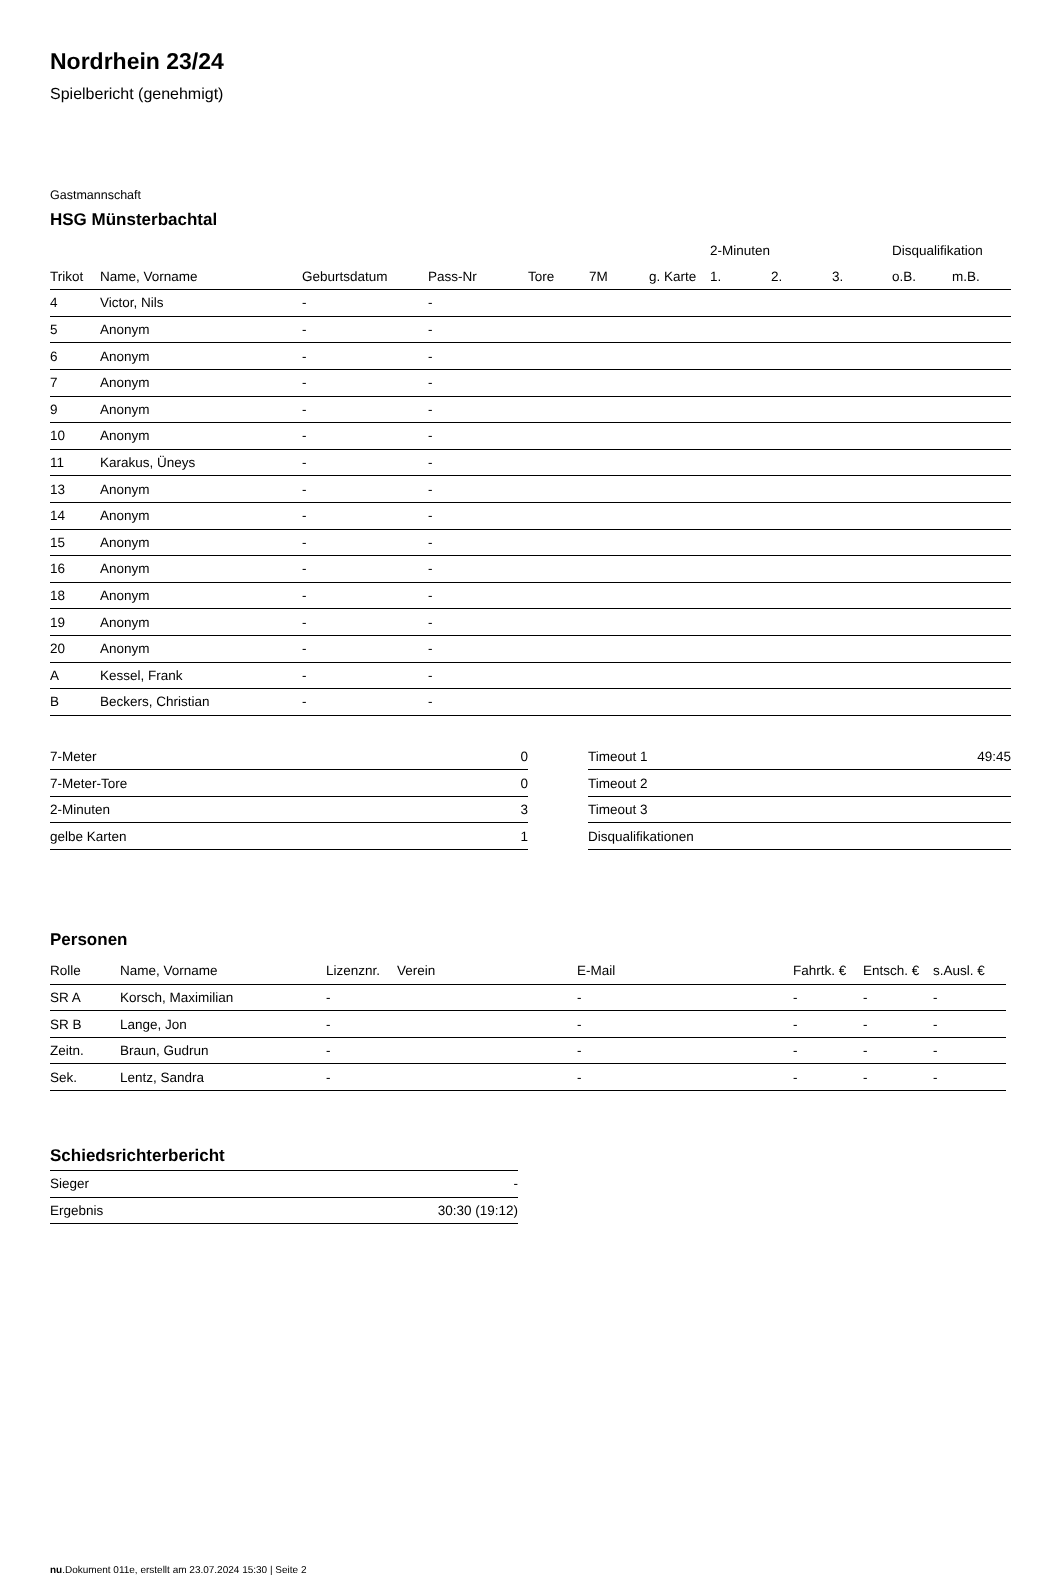Nordrhein 23/24
Spielbericht (genehmigt)
Gastmannschaft
HSG Münsterbachtal
| | | | | | | | 2-Minuten | | | Disqualifikation | |
| --- | --- | --- | --- | --- | --- | --- | --- | --- | --- | --- | --- |
| Trikot | Name, Vorname | Geburtsdatum | Pass-Nr | Tore | 7M | g. Karte | 1. | 2. | 3. | o.B. | m.B. |
| 4 | Victor, Nils | - | - | | | | | | | | |
| 5 | Anonym | - | - | | | | | | | | |
| 6 | Anonym | - | - | | | | | | | | |
| 7 | Anonym | - | - | | | | | | | | |
| 9 | Anonym | - | - | | | | | | | | |
| 10 | Anonym | - | - | | | | | | | | |
| 11 | Karakus, Üneys | - | - | | | | | | | | |
| 13 | Anonym | - | - | | | | | | | | |
| 14 | Anonym | - | - | | | | | | | | |
| 15 | Anonym | - | - | | | | | | | | |
| 16 | Anonym | - | - | | | | | | | | |
| 18 | Anonym | - | - | | | | | | | | |
| 19 | Anonym | - | - | | | | | | | | |
| 20 | Anonym | - | - | | | | | | | | |
| A | Kessel, Frank | - | - | | | | | | | | |
| B | Beckers, Christian | - | - | | | | | | | | |
| 7-Meter | 0 |
| 7-Meter-Tore | 0 |
| 2-Minuten | 3 |
| gelbe Karten | 1 |
| Timeout 1 | 49:45 |
| Timeout 2 | |
| Timeout 3 | |
| Disqualifikationen | |
Personen
| Rolle | Name, Vorname | Lizenznr. | Verein | E-Mail | Fahrtk. € | Entsch. € | s.Ausl. € |
| --- | --- | --- | --- | --- | --- | --- | --- |
| SR A | Korsch, Maximilian | - | | - | - | - | - |
| SR B | Lange, Jon | - | | - | - | - | - |
| Zeitn. | Braun, Gudrun | - | | - | - | - | - |
| Sek. | Lentz, Sandra | - | | - | - | - | - |
Schiedsrichterbericht
| Sieger | - |
| Ergebnis | 30:30 (19:12) |
nu.Dokument 011e, erstellt am 23.07.2024 15:30 | Seite 2